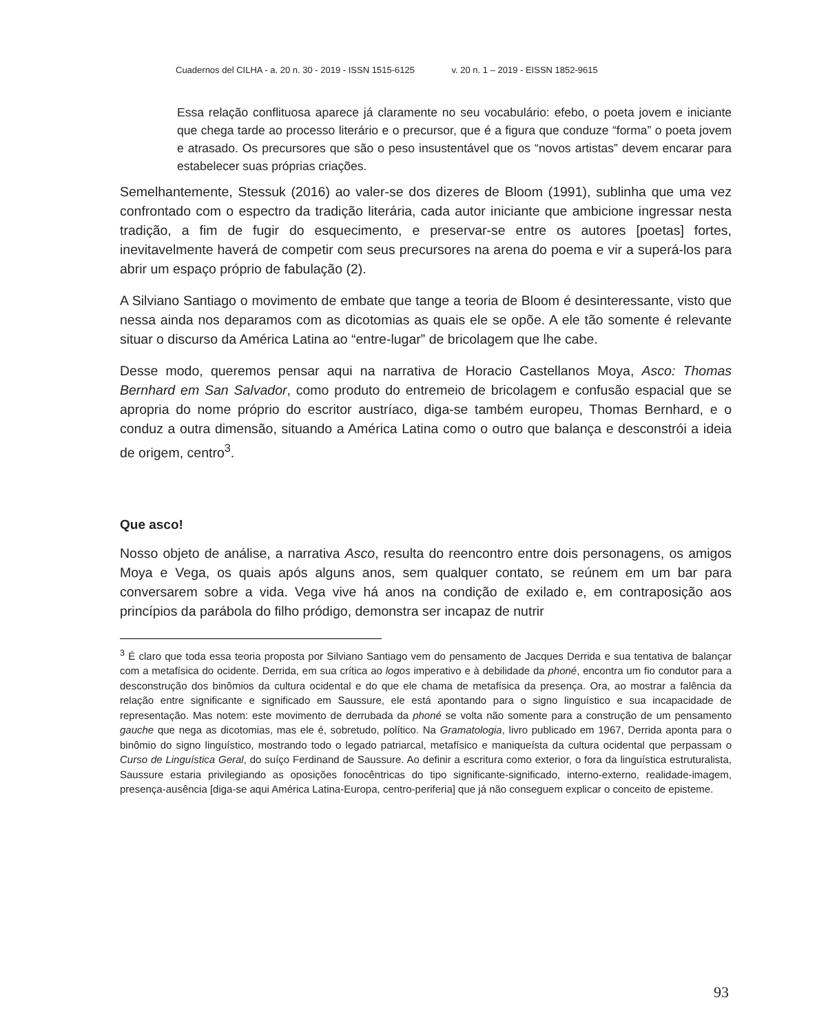Cuadernos del CILHA - a. 20 n. 30 - 2019 - ISSN 1515-6125 v. 20 n. 1 – 2019 - EISSN 1852-9615
Essa relação conflituosa aparece já claramente no seu vocabulário: efebo, o poeta jovem e iniciante que chega tarde ao processo literário e o precursor, que é a figura que conduze “forma” o poeta jovem e atrasado. Os precursores que são o peso insustentável que os “novos artistas” devem encarar para estabelecer suas próprias criações.
Semelhantemente, Stessuk (2016) ao valer-se dos dizeres de Bloom (1991), sublinha que uma vez confrontado com o espectro da tradição literária, cada autor iniciante que ambicione ingressar nesta tradição, a fim de fugir do esquecimento, e preservar-se entre os autores [poetas] fortes, inevitavelmente haverá de competir com seus precursores na arena do poema e vir a superá-los para abrir um espaço próprio de fabulação (2).
A Silviano Santiago o movimento de embate que tange a teoria de Bloom é desinteressante, visto que nessa ainda nos deparamos com as dicotomias as quais ele se opõe. A ele tão somente é relevante situar o discurso da América Latina ao “entre-lugar” de bricolagem que lhe cabe.
Desse modo, queremos pensar aqui na narrativa de Horacio Castellanos Moya, Asco: Thomas Bernhard em San Salvador, como produto do entremeio de bricolagem e confusão espacial que se apropria do nome próprio do escritor austríaco, diga-se também europeu, Thomas Bernhard, e o conduz a outra dimensão, situando a América Latina como o outro que balança e desconstrói a ideia de origem, centro<sup>3</sup>.
Que asco!
Nosso objeto de análise, a narrativa Asco, resulta do reencontro entre dois personagens, os amigos Moya e Vega, os quais após alguns anos, sem qualquer contato, se reúnem em um bar para conversarem sobre a vida. Vega vive há anos na condição de exilado e, em contraposição aos princípios da parábola do filho pródigo, demonstra ser incapaz de nutrir
<sup>3</sup> É claro que toda essa teoria proposta por Silviano Santiago vem do pensamento de Jacques Derrida e sua tentativa de balançar com a metafísica do ocidente. Derrida, em sua crítica ao logos imperativo e à debilidade da phoné, encontra um fio condutor para a desconstrução dos binômios da cultura ocidental e do que ele chama de metafísica da presença. Ora, ao mostrar a falência da relação entre significante e significado em Saussure, ele está apontando para o signo linguístico e sua incapacidade de representação. Mas notem: este movimento de derrubada da phoné se volta não somente para a construção de um pensamento gauche que nega as dicotomias, mas ele é, sobretudo, político. Na Gramatologia, livro publicado em 1967, Derrida aponta para o binômio do signo linguístico, mostrando todo o legado patriarcal, metafísico e maniqueísta da cultura ocidental que perpassam o Curso de Linguística Geral, do suíço Ferdinand de Saussure. Ao definir a escritura como exterior, o fora da linguística estruturalista, Saussure estaria privilegiando as oposições fonocêntricas do tipo significante-significado, interno-externo, realidade-imagem, presença-ausência [diga-se aqui América Latina-Europa, centro-periferia] que já não conseguem explicar o conceito de episteme.
93